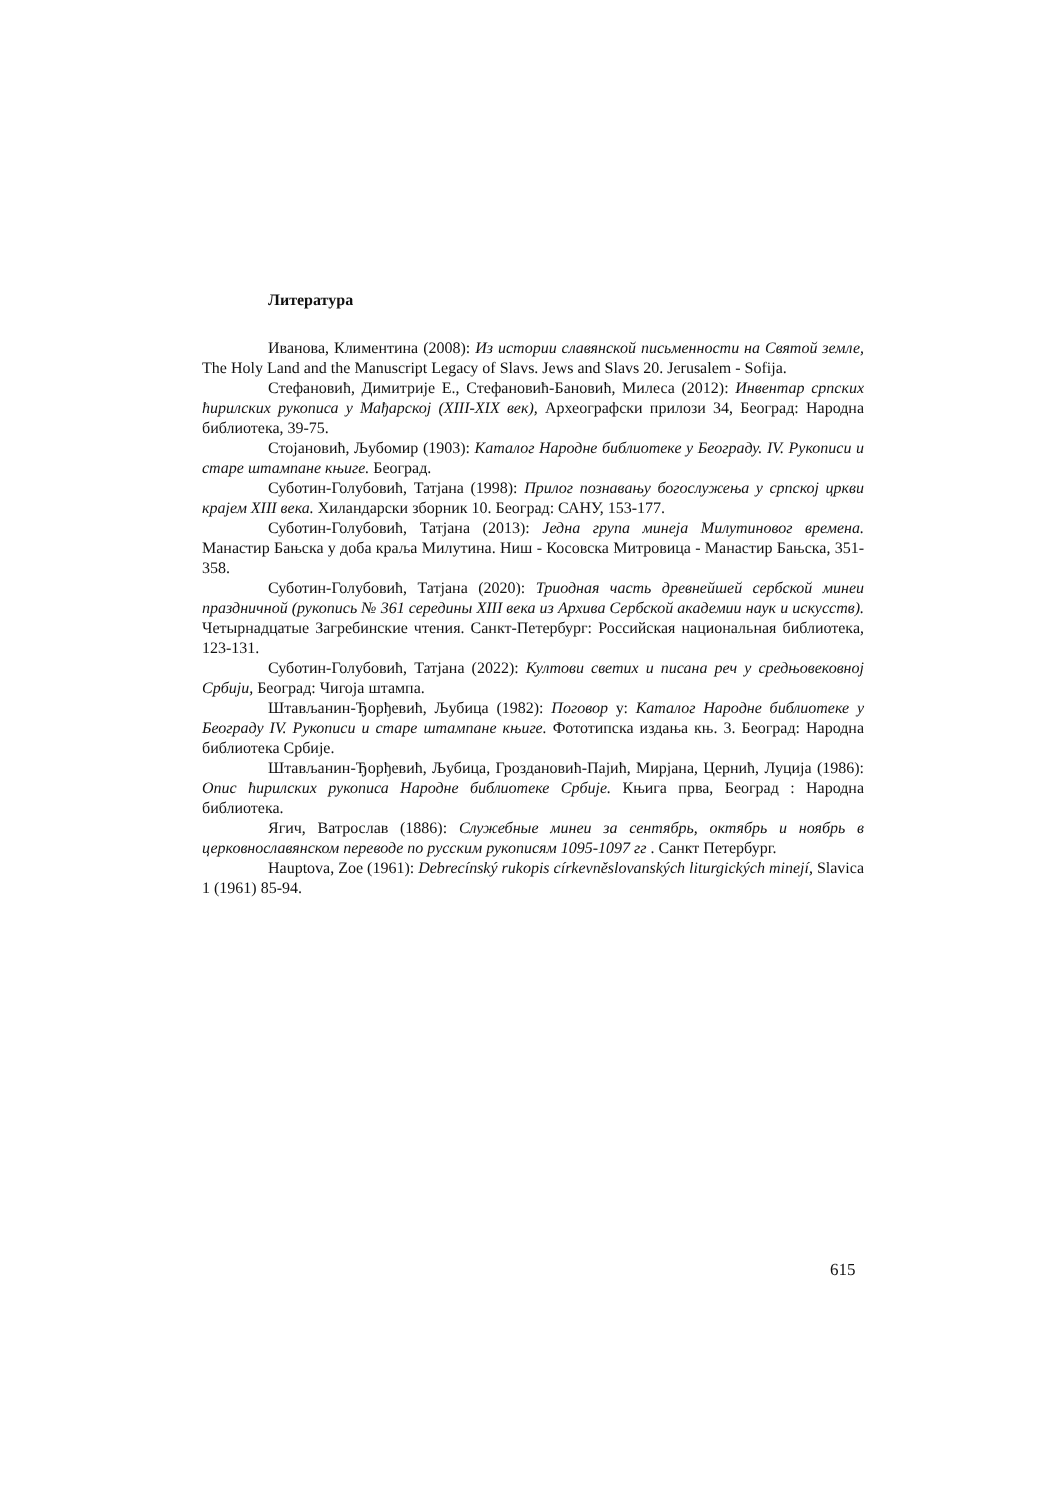Литература
Иванова, Климентина (2008): Из истории славянской письменности на Святой земле, The Holy Land and the Manuscript Legacy of Slavs. Jews and Slavs 20. Jerusalem - Sofija.
Стефановић, Димитрије Е., Стефановић-Бановић, Милеса (2012): Инвентар српских ћирилских рукописа у Мађарској (XIII-XIX век), Археографски прилози 34, Београд: Народна библиотека, 39-75.
Стојановић, Љубомир (1903): Каталог Народне библиотеке у Београду. IV. Рукописи и старе штампане књиге. Београд.
Суботин-Голубовић, Татјана (1998): Прилог познавању богослужења у српској цркви крајем XIII века. Хиландарски зборник 10. Београд: САНУ, 153-177.
Суботин-Голубовић, Татјана (2013): Једна група минеја Милутиновог времена. Манастир Бањска у доба краља Милутина. Ниш - Косовска Митровица - Манастир Бањска, 351-358.
Суботин-Голубовић, Татјана (2020): Триодная часть древнейшей сербской минеи праздничной (рукопись № 361 середины XIII века из Архива Сербской академии наук и искусств). Четырнадцатые Загребинские чтения. Санкт-Петербург: Российская национальная библиотека, 123-131.
Суботин-Голубовић, Татјана (2022): Култови светих и писана реч у средњовековној Србији, Београд: Чигоја штампа.
Штављанин-Ђорђевић, Љубица (1982): Поговор у: Каталог Народне библиотеке у Београду IV. Рукописи и старе штампане књиге. Фототипска издања књ. 3. Београд: Народна библиотека Србије.
Штављанин-Ђорђевић, Љубица, Гроздановић-Пајић, Мирјана, Цернић, Луција (1986): Опис ћирилских рукописа Народне библиотеке Србије. Књига прва, Београд : Народна библиотека.
Ягич, Ватрослав (1886): Служебные минеи за сентябрь, октябрь и ноябрь в церковнославянском переводе по русским рукописям 1095-1097 гг . Санкт Петербург.
Hauptova, Zoe (1961): Debrecínský rukopis církevněslovanských liturgických minejí, Slavica 1 (1961) 85-94.
615